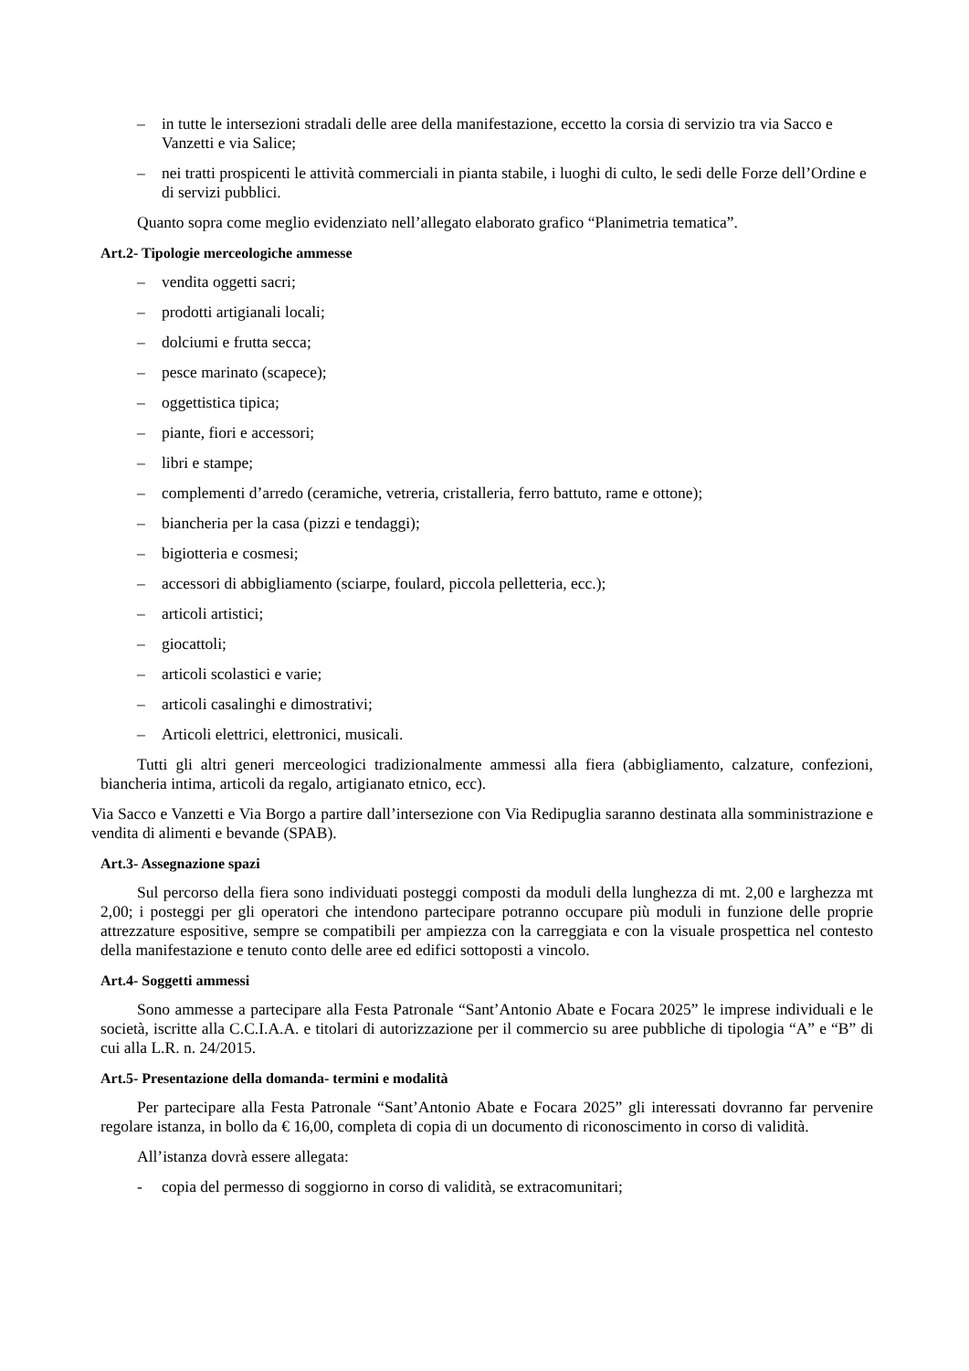– in tutte le intersezioni stradali delle aree della manifestazione, eccetto la corsia di servizio tra via Sacco e Vanzetti e via Salice;
– nei tratti prospicenti le attività commerciali in pianta stabile, i luoghi di culto, le sedi delle Forze dell’Ordine e di servizi pubblici.
Quanto sopra come meglio evidenziato nell’allegato elaborato grafico “Planimetria tematica”.
Art.2- Tipologie merceologiche ammesse
– vendita oggetti sacri;
– prodotti artigianali locali;
– dolciumi e frutta secca;
– pesce marinato (scapece);
– oggettistica tipica;
– piante, fiori e accessori;
– libri e stampe;
– complementi d’arredo (ceramiche, vetreria, cristalleria, ferro battuto, rame e ottone);
– biancheria per la casa (pizzi e tendaggi);
– bigiotteria e cosmesi;
– accessori di abbigliamento (sciarpe, foulard, piccola pelletteria, ecc.);
– articoli artistici;
– giocattoli;
– articoli scolastici e varie;
– articoli casalinghi e dimostrativi;
– Articoli elettrici, elettronici, musicali.
Tutti gli altri generi merceologici tradizionalmente ammessi alla fiera (abbigliamento, calzature, confezioni, biancheria intima, articoli da regalo, artigianato etnico, ecc).
Via Sacco e Vanzetti e Via Borgo a partire dall’intersezione con Via Redipuglia saranno destinata alla somministrazione e vendita di alimenti e bevande (SPAB).
Art.3- Assegnazione spazi
Sul percorso della fiera sono individuati posteggi composti da moduli della lunghezza di mt. 2,00 e larghezza mt 2,00; i posteggi per gli operatori che intendono partecipare potranno occupare più moduli in funzione delle proprie attrezzature espositive, sempre se compatibili per ampiezza con la carreggiata e con la visuale prospettica nel contesto della manifestazione e tenuto conto delle aree ed edifici sottoposti a vincolo.
Art.4- Soggetti ammessi
Sono ammesse a partecipare alla Festa Patronale “Sant’Antonio Abate e Focara 2025” le imprese individuali e le società, iscritte alla C.C.I.A.A. e titolari di autorizzazione per il commercio su aree pubbliche di tipologia “A” e “B” di cui alla L.R. n. 24/2015.
Art.5- Presentazione della domanda- termini e modalità
Per partecipare alla Festa Patronale “Sant’Antonio Abate e Focara 2025” gli interessati dovranno far pervenire regolare istanza, in bollo da € 16,00, completa di copia di un documento di riconoscimento in corso di validità.
All’istanza dovrà essere allegata:
- copia del permesso di soggiorno in corso di validità, se extracomunitari;